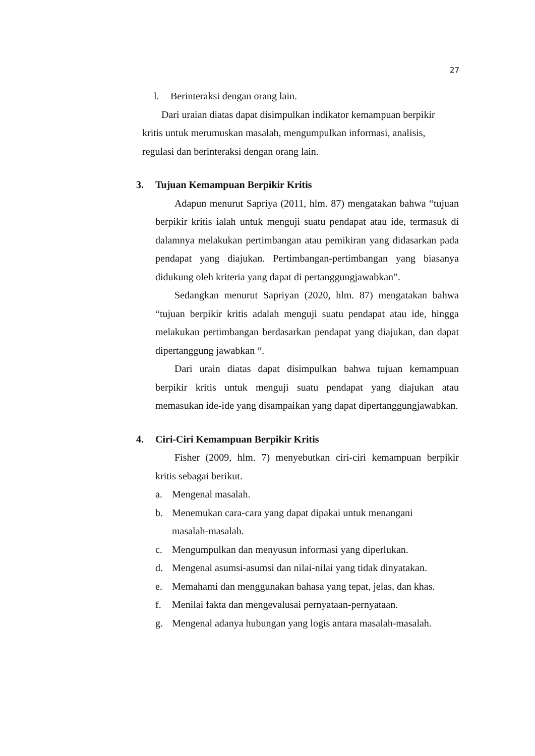27
l. Berinteraksi dengan orang lain.
Dari uraian diatas dapat disimpulkan indikator kemampuan berpikir kritis untuk merumuskan masalah, mengumpulkan informasi, analisis, regulasi dan berinteraksi dengan orang lain.
3. Tujuan Kemampuan Berpikir Kritis
Adapun menurut Sapriya (2011, hlm. 87) mengatakan bahwa “tujuan berpikir kritis ialah untuk menguji suatu pendapat atau ide, termasuk di dalamnya melakukan pertimbangan atau pemikiran yang didasarkan pada pendapat yang diajukan. Pertimbangan-pertimbangan yang biasanya didukung oleh kriteria yang dapat di pertanggungjawabkan”.
Sedangkan menurut Sapriyan (2020, hlm. 87) mengatakan bahwa “tujuan berpikir kritis adalah menguji suatu pendapat atau ide, hingga melakukan pertimbangan berdasarkan pendapat yang diajukan, dan dapat dipertanggung jawabkan “.
Dari urain diatas dapat disimpulkan bahwa tujuan kemampuan berpikir kritis untuk menguji suatu pendapat yang diajukan atau memasukan ide-ide yang disampaikan yang dapat dipertanggungjawabkan.
4. Ciri-Ciri Kemampuan Berpikir Kritis
Fisher (2009, hlm. 7) menyebutkan ciri-ciri kemampuan berpikir kritis sebagai berikut.
a. Mengenal masalah.
b. Menemukan cara-cara yang dapat dipakai untuk menangani
masalah-masalah.
c. Mengumpulkan dan menyusun informasi yang diperlukan.
d. Mengenal asumsi-asumsi dan nilai-nilai yang tidak dinyatakan.
e. Memahami dan menggunakan bahasa yang tepat, jelas, dan khas.
f. Menilai fakta dan mengevalusai pernyataan-pernyataan.
g. Mengenal adanya hubungan yang logis antara masalah-masalah.